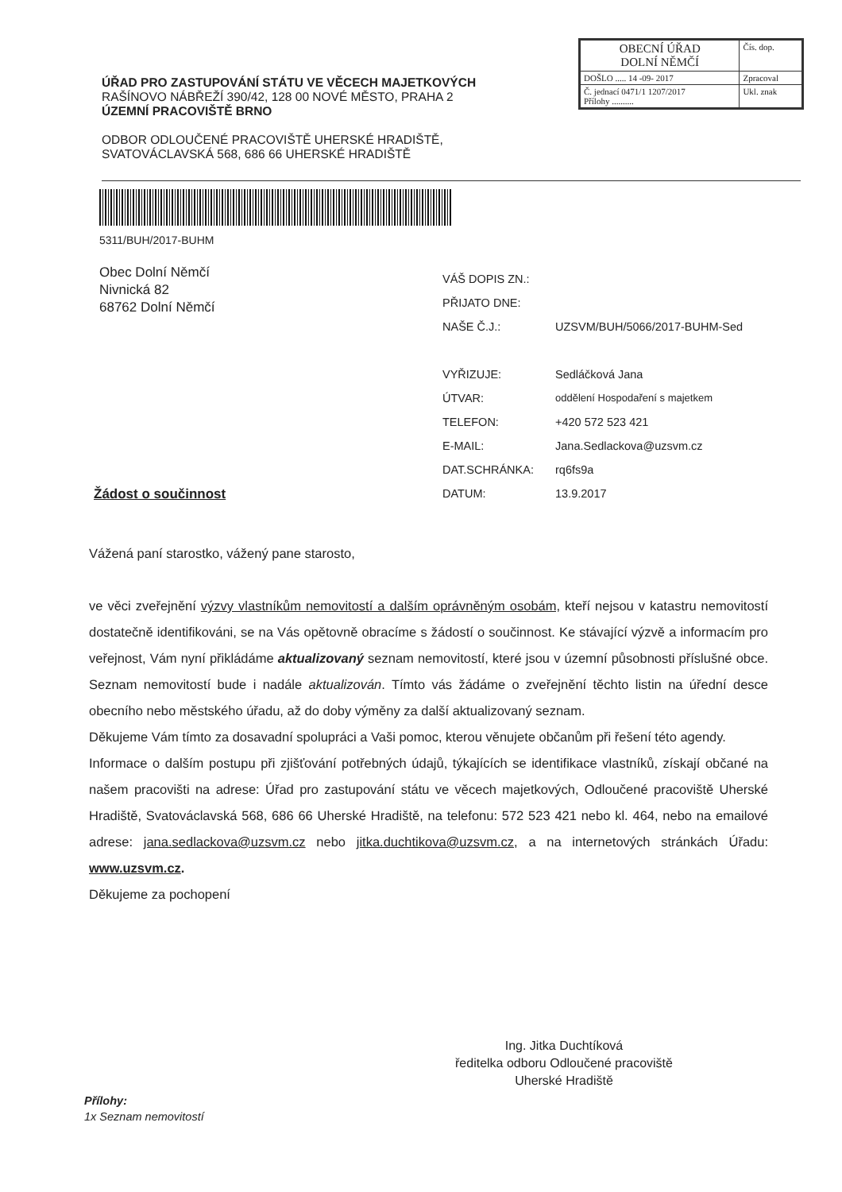ÚŘAD PRO ZASTUPOVÁNÍ STÁTU VE VĚCECH MAJETKOVÝCH
RAŠÍNOVO NÁBŘEŽÍ 390/42, 128 00 NOVÉ MĚSTO, PRAHA 2
ÚZEMNÍ PRACOVIŠTĚ BRNO
ODBOR ODLOUČENÉ PRACOVIŠTĚ UHERSKÉ HRADIŠTĚ,
SVATOVÁCLAVSKÁ 568, 686 66 UHERSKÉ HRADIŠTĚ
| OBECNÍ ÚŘAD DOLNÍ NĚMČÍ | Čís. dop. |
| DOŠLO ..... 14 -09- 2017 | Zpracoval |
| Č. jednací 0471/1 1207/2017 Přílohy .......... | Ukl. znak |
5311/BUH/2017-BUHM
Obec Dolní Němčí
Nivnická 82
68762 Dolní Němčí
| VÁŠ DOPIS ZN.: | |
| PŘIJATO DNE: | |
| NAŠE Č.J.: | UZSVM/BUH/5066/2017-BUHM-Sed |
| VYŘIZUJE: | Sedláčková Jana |
| ÚTVAR: | oddělení Hospodaření s majetkem |
| TELEFON: | +420 572 523 421 |
| E-MAIL: | Jana.Sedlackova@uzsvm.cz |
| DAT.SCHRÁNKA: | rq6fs9a |
| DATUM: | 13.9.2017 |
Žádost o součinnost
Vážená paní starostko, vážený pane starosto,
ve věci zveřejnění výzvy vlastníkům nemovitostí a dalším oprávněným osobám, kteří nejsou v katastru nemovitostí dostatečně identifikováni, se na Vás opětovně obracíme s žádostí o součinnost. Ke stávající výzvě a informacím pro veřejnost, Vám nyní přikládáme aktualizovaný seznam nemovitostí, které jsou v územní působnosti příslušné obce. Seznam nemovitostí bude i nadále aktualizován. Tímto vás žádáme o zveřejnění těchto listin na úřední desce obecního nebo městského úřadu, až do doby výměny za další aktualizovaný seznam.
Děkujeme Vám tímto za dosavadní spolupráci a Vaši pomoc, kterou věnujete občanům při řešení této agendy.
Informace o dalším postupu při zjišťování potřebných údajů, týkajících se identifikace vlastníků, získají občané na našem pracovišti na adrese: Úřad pro zastupování státu ve věcech majetkových, Odloučené pracoviště Uherské Hradiště, Svatováclavská 568, 686 66 Uherské Hradiště, na telefonu: 572 523 421 nebo kl. 464, nebo na emailové adrese: jana.sedlackova@uzsvm.cz nebo jitka.duchtikova@uzsvm.cz, a na internetových stránkách Úřadu: www.uzsvm.cz.
Děkujeme za pochopení
Ing. Jitka Duchtíková
ředitelka odboru Odloučené pracoviště
Uherské Hradiště
Přílohy:
1x Seznam nemovitostí